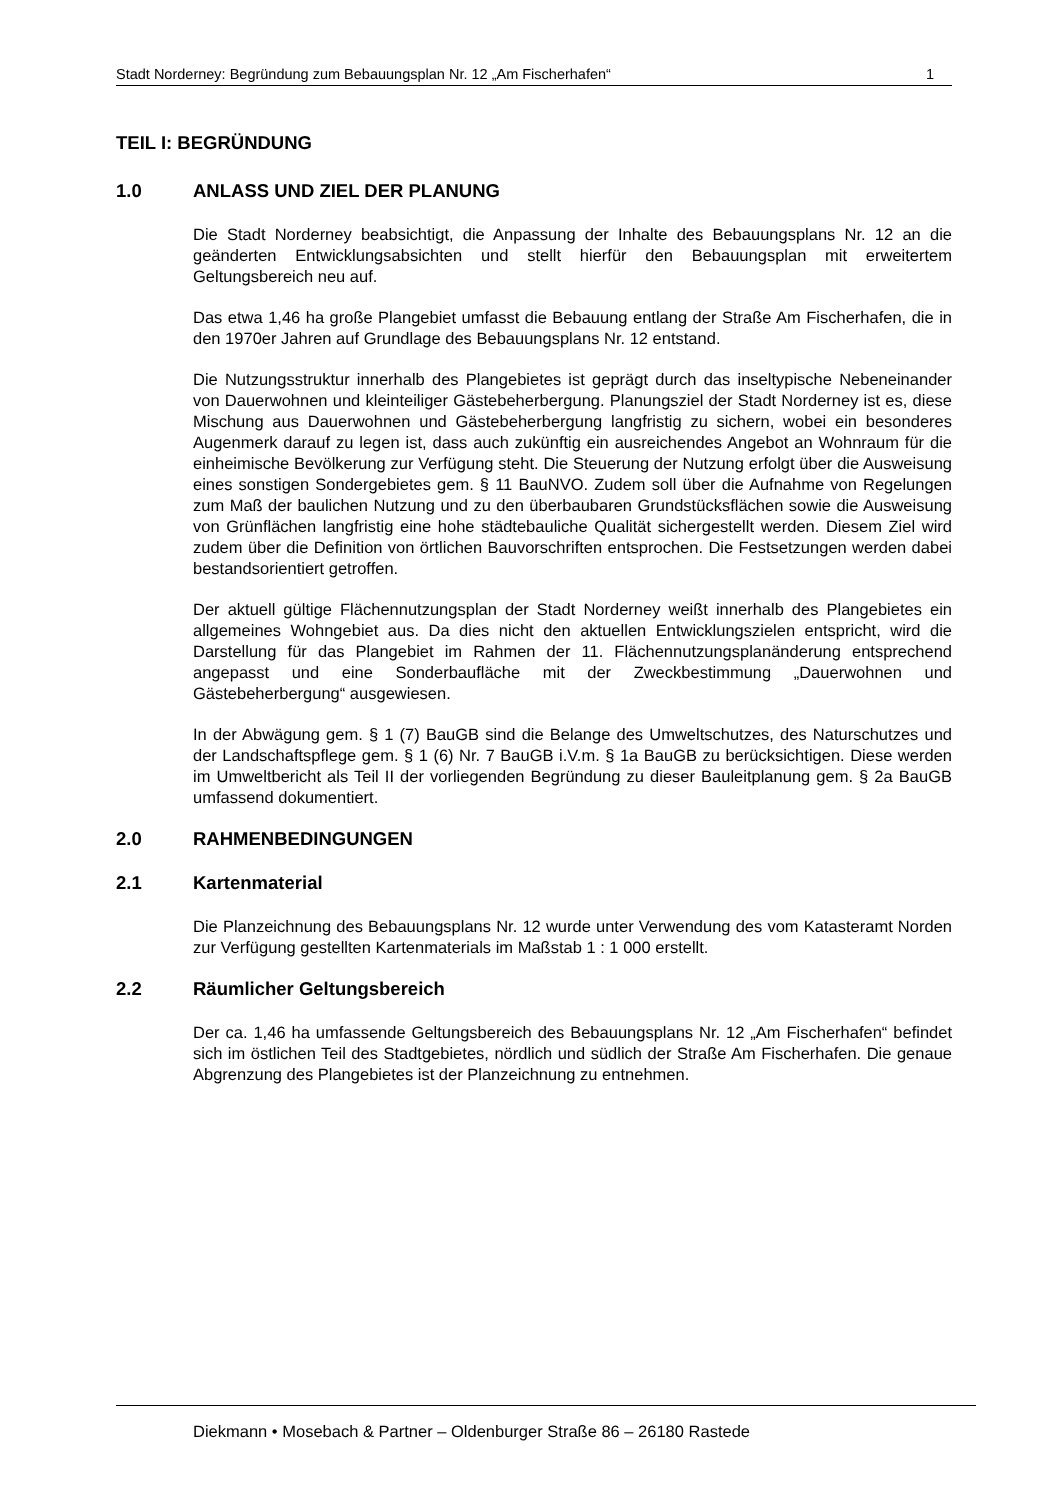Stadt Norderney: Begründung zum Bebauungsplan Nr. 12 „Am Fischerhafen“ 1
TEIL I: BEGRÜNDUNG
1.0 ANLASS UND ZIEL DER PLANUNG
Die Stadt Norderney beabsichtigt, die Anpassung der Inhalte des Bebauungsplans Nr. 12 an die geänderten Entwicklungsabsichten und stellt hierfür den Bebauungsplan mit erweitertem Geltungsbereich neu auf.
Das etwa 1,46 ha große Plangebiet umfasst die Bebauung entlang der Straße Am Fischerhafen, die in den 1970er Jahren auf Grundlage des Bebauungsplans Nr. 12 entstand.
Die Nutzungsstruktur innerhalb des Plangebietes ist geprägt durch das inseltypische Nebeneinander von Dauerwohnen und kleinteiliger Gästebeherbergung. Planungsziel der Stadt Norderney ist es, diese Mischung aus Dauerwohnen und Gästebeherbergung langfristig zu sichern, wobei ein besonderes Augenmerk darauf zu legen ist, dass auch zukünftig ein ausreichendes Angebot an Wohnraum für die einheimische Bevölkerung zur Verfügung steht. Die Steuerung der Nutzung erfolgt über die Ausweisung eines sonstigen Sondergebietes gem. § 11 BauNVO. Zudem soll über die Aufnahme von Regelungen zum Maß der baulichen Nutzung und zu den überbaubaren Grundstücksflächen sowie die Ausweisung von Grünflächen langfristig eine hohe städtebauliche Qualität sichergestellt werden. Diesem Ziel wird zudem über die Definition von örtlichen Bauvorschriften entsprochen. Die Festsetzungen werden dabei bestandsorientiert getroffen.
Der aktuell gültige Flächennutzungsplan der Stadt Norderney weißt innerhalb des Plangebietes ein allgemeines Wohngebiet aus. Da dies nicht den aktuellen Entwicklungszielen entspricht, wird die Darstellung für das Plangebiet im Rahmen der 11. Flächennutzungsplanänderung entsprechend angepasst und eine Sonderbaufläche mit der Zweckbestimmung „Dauerwohnen und Gästebeherbergung“ ausgewiesen.
In der Abwägung gem. § 1 (7) BauGB sind die Belange des Umweltschutzes, des Naturschutzes und der Landschaftspflege gem. § 1 (6) Nr. 7 BauGB i.V.m. § 1a BauGB zu berücksichtigen. Diese werden im Umweltbericht als Teil II der vorliegenden Begründung zu dieser Bauleitplanung gem. § 2a BauGB umfassend dokumentiert.
2.0 RAHMENBEDINGUNGEN
2.1 Kartenmaterial
Die Planzeichnung des Bebauungsplans Nr. 12 wurde unter Verwendung des vom Katasteramt Norden zur Verfügung gestellten Kartenmaterials im Maßstab 1 : 1 000 erstellt.
2.2 Räumlicher Geltungsbereich
Der ca. 1,46 ha umfassende Geltungsbereich des Bebauungsplans Nr. 12 „Am Fischerhafen“ befindet sich im östlichen Teil des Stadtgebietes, nördlich und südlich der Straße Am Fischerhafen. Die genaue Abgrenzung des Plangebietes ist der Planzeichnung zu entnehmen.
Diekmann • Mosebach & Partner – Oldenburger Straße 86 – 26180 Rastede